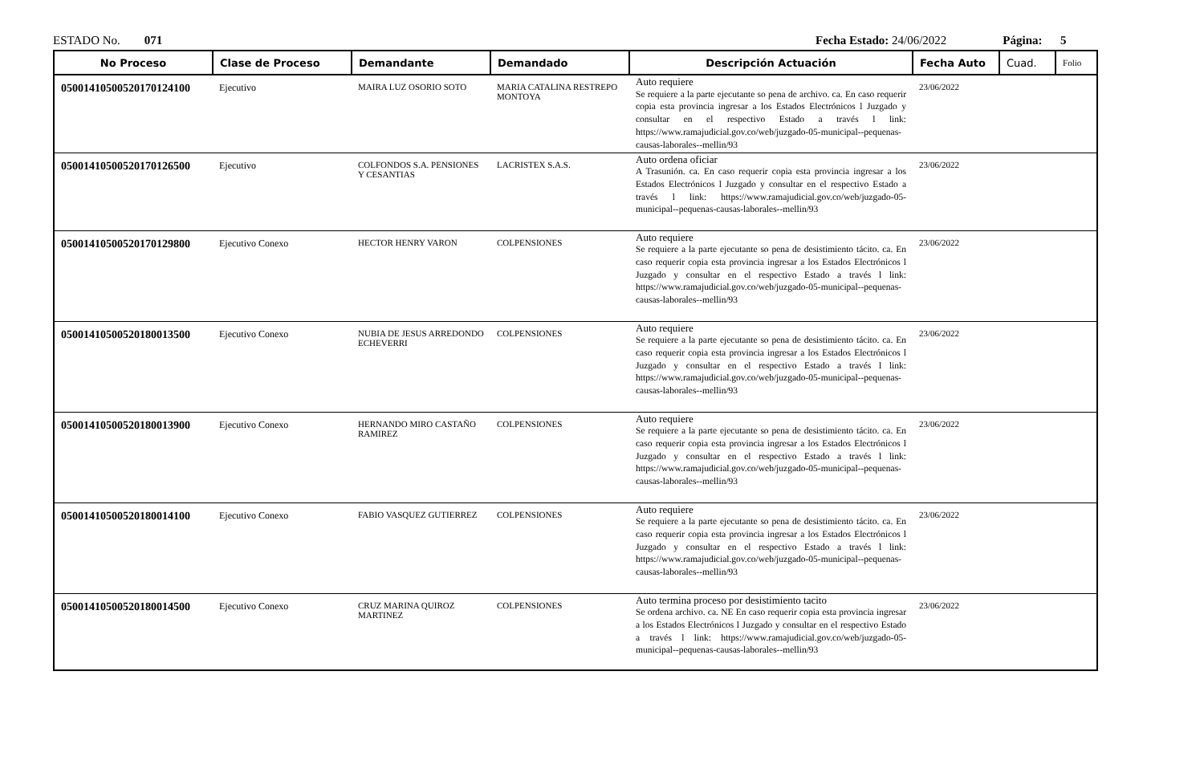ESTADO No. 071 Fecha Estado: 24/06/2022 Página: 5
| No Proceso | Clase de Proceso | Demandante | Demandado | Descripción Actuación | Fecha Auto | Cuad. | Folio |
| --- | --- | --- | --- | --- | --- | --- | --- |
| 05001410500520170124100 | Ejecutivo | MAIRA LUZ OSORIO SOTO | MARIA CATALINA RESTREPO MONTOYA | Auto requiere Se requiere a la parte ejecutante so pena de archivo. ca. En caso requerir copia esta provincia ingresar a los Estados Electrónicos l Juzgado y consultar en el respectivo Estado a través l link: https://www.ramajudicial.gov.co/web/juzgado-05-municipal--pequenas-causas-laborales--mellin/93 | 23/06/2022 | | |
| 05001410500520170126500 | Ejecutivo | COLFONDOS S.A. PENSIONES Y CESANTIAS | LACRISTEX S.A.S. | Auto ordena oficiar A Trasunión. ca. En caso requerir copia esta provincia ingresar a los Estados Electrónicos l Juzgado y consultar en el respectivo Estado a través l link: https://www.ramajudicial.gov.co/web/juzgado-05-municipal--pequenas-causas-laborales--mellin/93 | 23/06/2022 | | |
| 05001410500520170129800 | Ejecutivo Conexo | HECTOR HENRY VARON | COLPENSIONES | Auto requiere Se requiere a la parte ejecutante so pena de desistimiento tácito. ca. En caso requerir copia esta provincia ingresar a los Estados Electrónicos l Juzgado y consultar en el respectivo Estado a través l link: https://www.ramajudicial.gov.co/web/juzgado-05-municipal--pequenas-causas-laborales--mellin/93 | 23/06/2022 | | |
| 05001410500520180013500 | Ejecutivo Conexo | NUBIA DE JESUS ARREDONDO ECHEVERRI | COLPENSIONES | Auto requiere Se requiere a la parte ejecutante so pena de desistimiento tácito. ca. En caso requerir copia esta provincia ingresar a los Estados Electrónicos l Juzgado y consultar en el respectivo Estado a través l link: https://www.ramajudicial.gov.co/web/juzgado-05-municipal--pequenas-causas-laborales--mellin/93 | 23/06/2022 | | |
| 05001410500520180013900 | Ejecutivo Conexo | HERNANDO MIRO CASTAÑO RAMIREZ | COLPENSIONES | Auto requiere Se requiere a la parte ejecutante so pena de desistimiento tácito. ca. En caso requerir copia esta provincia ingresar a los Estados Electrónicos l Juzgado y consultar en el respectivo Estado a través l link: https://www.ramajudicial.gov.co/web/juzgado-05-municipal--pequenas-causas-laborales--mellin/93 | 23/06/2022 | | |
| 05001410500520180014100 | Ejecutivo Conexo | FABIO VASQUEZ GUTIERREZ | COLPENSIONES | Auto requiere Se requiere a la parte ejecutante so pena de desistimiento tácito. ca. En caso requerir copia esta provincia ingresar a los Estados Electrónicos l Juzgado y consultar en el respectivo Estado a través l link: https://www.ramajudicial.gov.co/web/juzgado-05-municipal--pequenas-causas-laborales--mellin/93 | 23/06/2022 | | |
| 05001410500520180014500 | Ejecutivo Conexo | CRUZ MARINA QUIROZ MARTINEZ | COLPENSIONES | Auto termina proceso por desistimiento tacito Se ordena archivo. ca. NE En caso requerir copia esta provincia ingresar a los Estados Electrónicos l Juzgado y consultar en el respectivo Estado a través l link: https://www.ramajudicial.gov.co/web/juzgado-05-municipal--pequenas-causas-laborales--mellin/93 | 23/06/2022 | | |